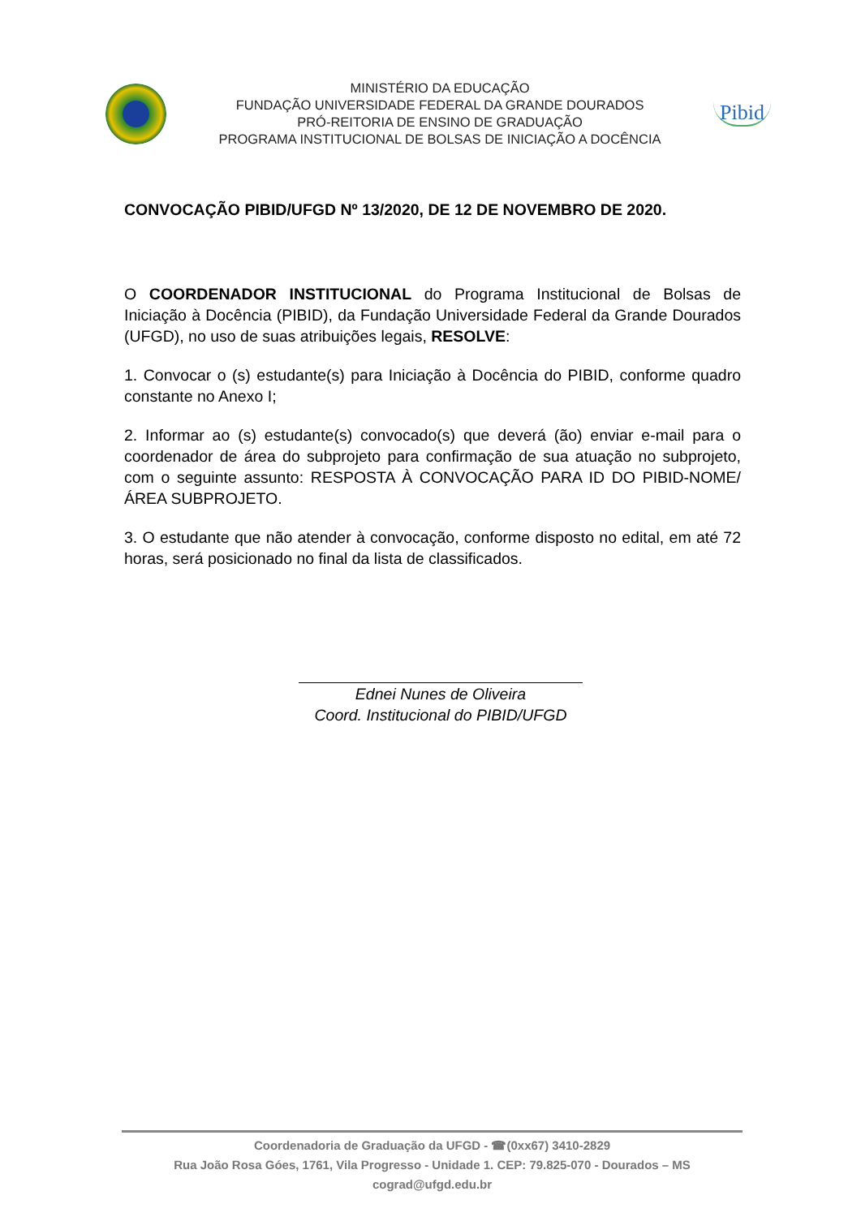MINISTÉRIO DA EDUCAÇÃO
FUNDAÇÃO UNIVERSIDADE FEDERAL DA GRANDE DOURADOS
PRÓ-REITORIA DE ENSINO DE GRADUAÇÃO
PROGRAMA INSTITUCIONAL DE BOLSAS DE INICIAÇÃO A DOCÊNCIA
Pibid
CONVOCAÇÃO PIBID/UFGD Nº 13/2020, DE 12 DE NOVEMBRO DE 2020.
O COORDENADOR INSTITUCIONAL do Programa Institucional de Bolsas de Iniciação à Docência (PIBID), da Fundação Universidade Federal da Grande Dourados (UFGD), no uso de suas atribuições legais, RESOLVE:
1. Convocar o (s) estudante(s) para Iniciação à Docência do PIBID, conforme quadro constante no Anexo I;
2. Informar ao (s) estudante(s) convocado(s) que deverá (ão) enviar e-mail para o coordenador de área do subprojeto para confirmação de sua atuação no subprojeto, com o seguinte assunto: RESPOSTA À CONVOCAÇÃO PARA ID DO PIBID-NOME/ÁREA SUBPROJETO.
3. O estudante que não atender à convocação, conforme disposto no edital, em até 72 horas, será posicionado no final da lista de classificados.
Ednei Nunes de Oliveira
Coord. Institucional do PIBID/UFGD
Coordenadoria de Graduação da UFGD - ☎(0xx67) 3410-2829
Rua João Rosa Góes, 1761, Vila Progresso - Unidade 1. CEP: 79.825-070 - Dourados – MS
cograd@ufgd.edu.br